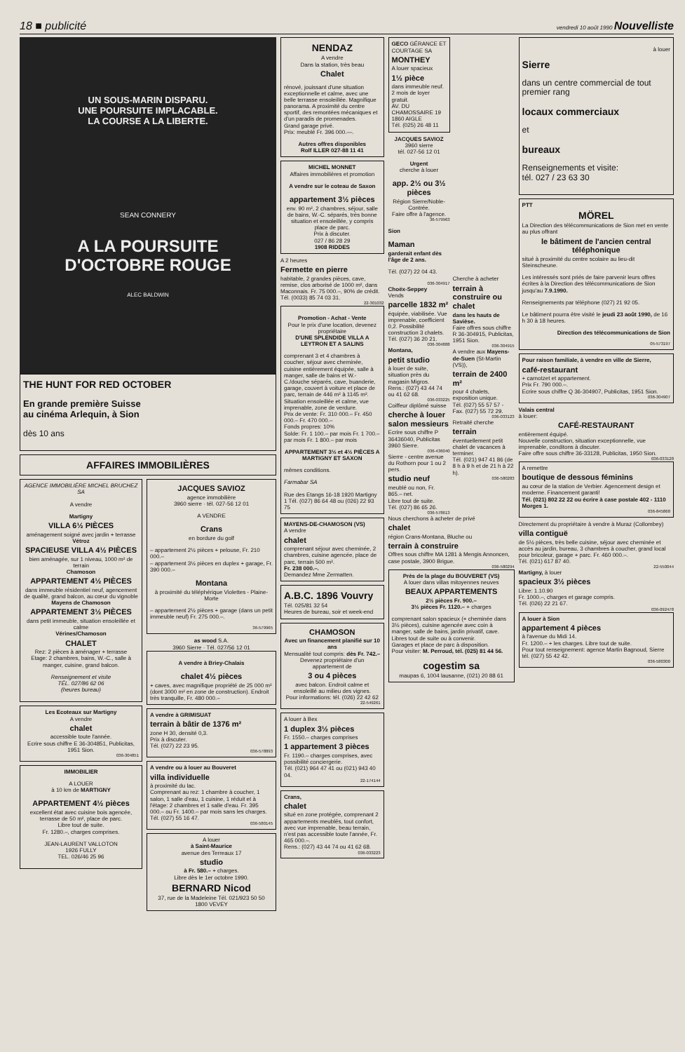18 ■ publicité vendredi 10 août 1990 Nouvelliste
UN SOUS-MARIN DISPARU.
UNE POURSUITE IMPLACABLE.
LA COURSE A LA LIBERTE.
SEAN CONNERY
A LA POURSUITE D'OCTOBRE ROUGE
ALEC BALDWIN
THE HUNT FOR RED OCTOBER
En grande première Suisse
au cinéma Arlequin, à Sion
dès 10 ans
AFFAIRES IMMOBILIÈRES
AGENCE IMMOBILIÈRE MICHEL BRUCHEZ SA
A vendre
Martigny
VILLA 6½ PIÈCES
aménagement soigné avec jardin + terrasse
Vétroz
SPACIEUSE VILLA 4½ PIÈCES
bien aménagée, sur 1 niveau, 1000 m² de terrain
Chamoson
APPARTEMENT 4½ PIÈCES
dans immeuble résidentiel neuf, agencement de qualité, grand balcon, au cœur du vignoble
Mayens de Chamoson
APPARTEMENT 3½ PIÈCES
dans petit immeuble, situation ensoleillée et calme
Vérines/Chamoson
CHALET
Rez: 2 pièces à aménager + terrasse
Etage: 2 chambres, bains, W.-C., salle à manger, cuisine, grand balcon.
Renseignement et visite
TÉL. 027/86 62 06
(heures bureau)
Les Ecoteaux sur Martigny
A vendre
chalet
accessible toute l'année.
Ecrire sous chiffre E 36-304851, Publicitas, 1951 Sion.
036-304851
IMMOBILIER
A LOUER
à 10 km de MARTIGNY
APPARTEMENT 4½ pièces
excellent état avec cuisine bois agencée, terrasse de 50 m², place de parc.
Libre tout de suite.
Fr. 1280.–, charges comprises.
JEAN-LAURENT VALLOTON
1926 FULLY
TEL. 026/46 25 96
JACQUES SAVIOZ
agence immobilière
3960 sierre · tél. 027-56 12 01
A VENDRE
Crans
en bordure du golf
– appartement 2½ pièces + pelouse, Fr. 210 000.–
– appartement 3½ pièces en duplex + garage, Fr. 390 000.–
Montana
à proximité du téléphérique Violettes - Plaine-Morte
– appartement 2½ pièces + garage (dans un petit immeuble neuf) Fr. 275 000.–.
36-579965
as wood S.A.
3960 Sierre · Tél. 027/56 12 01
A vendre à Briey-Chalais
chalet 4½ pièces
+ caves, avec magnifique propriété de 25 000 m² (dont 3000 m² en zone de construction). Endroit très tranquille, Fr. 480 000.–
A vendre à GRIMISUAT
terrain à bâtir de 1376 m²
zone H 30, densité 0,3.
Prix à discuter.
Tél. (027) 22 23 95.
036-578893
A vendre ou à louer au Bouveret
villa individuelle
à proximité du lac.
Comprenant au rez: 1 chambre à coucher, 1 salon, 1 salle d'eau, 1 cuisine, 1 réduit et à l'étage: 2 chambres et 1 salle d'eau. Fr. 395 000.– ou Fr. 1400.– par mois sans les charges.
Tél. (027) 55 16 47.
036-580145
A louer
à Saint-Maurice
avenue des Terreaux 17
studio
à Fr. 580.– + charges.
Libre dès le 1er octobre 1990.
BERNARD Nicod
37, rue de la Madeleine Tél. 021/923 50 50
1800 VEVEY
NENDAZ
A vendre
Dans la station, très beau
Chalet
rénové, jouissant d'une situation exceptionnelle et calme, avec une belle terrasse ensoleillée. Magnifique panorama. A proximité du centre sportif, des remontées mécaniques et d'un paradis de promenades.
Grand garage privé.
Prix: meublé Fr. 396 000.—.
Autres offres disponibles
Rolf ILLER 027-88 11 41
MICHEL MONNET
Affaires immobilières et promotion
A vendre sur le coteau de Saxon
appartement 3½ pièces
env. 90 m², 2 chambres, séjour, salle de bains, W.-C. séparés, très bonne situation et ensoleillée, y compris place de parc.
Prix à discuter.
027 / 86 28 29
1908 RIDDES
A 2 heures
Fermette en pierre
habitable, 2 grandes pièces, cave, remise, clos arborisé de 1000 m², dans Maconnais. Fr. 75 000.–, 90% de crédit.
Tél. (0033) 85 74 03 31.
22-301032
Promotion - Achat - Vente
Pour le prix d'une location, devenez propriétaire
D'UNE SPLENDIDE VILLA A LEYTRON ET A SALINS
comprenant 3 et 4 chambres à coucher, séjour avec cheminée, cuisine entièrement équipée, salle à manger, salle de bains et W.-C./douche séparés, cave, buanderie, garage, couvert à voiture et place de parc, terrain de 446 m² à 1145 m².
Situation ensoleillée et calme, vue imprenable, zone de verdure.
Prix de vente: Fr. 310 000.– Fr. 450 000.– Fr. 470 000.–
Fonds propres: 10%
Solde: Fr. 1 100.– par mois Fr. 1 700.– par mois Fr. 1 800.– par mois
APPARTEMENT 3½ et 4½ PIÈCES A MARTIGNY ET SAXON
mêmes conditions.
Farmabar SA
Rue des Etangs 16-18 1920 Martigny 1 Tél. (027) 86 64 48 ou (026) 22 93 75
MAYENS-DE-CHAMOSON (VS)
A vendre
chalet
comprenant séjour avec cheminée, 2 chambres, cuisine agencée, place de parc, terrain 500 m².
Fr. 238 000.–.
Demandez Mme Zermatten.
A.B.C. 1896 Vouvry
Tél. 025/81 32 54
Heures de bureau, soir et week-end
CHAMOSON
Avec un financement planifié sur 10 ans
Mensualité tout compris: dès Fr. 742.–
Devenez propriétaire d'un appartement de
3 ou 4 pièces
avec balcon. Endroit calme et ensoleillé au milieu des vignes.
Pour informations: tél. (026) 22 42 62
22-549261
A louer à Bex
1 duplex 3½ pièces
Fr. 1550.– charges comprises
1 appartement 3 pièces
Fr. 1190.– charges comprises, avec possibilité conciergerie.
Tél. (021) 964 47 41 ou (021) 943 40 04.
22-174144
Crans,
chalet
situé en zone protégée, comprenant 2 appartements meublés, tout confort, avec vue imprenable, beau terrain, n'est pas accessible toute l'année, Fr. 465 000.–.
Rens.: (027) 43 44 74 ou 41 62 68.
036-033223
GECO GÉRANCE ET COURTAGE SA
MONTHEY
A louer spacieux
1½ pièce
dans immeuble neuf.
2 mois de loyer gratuit.
AV. DU CHAMOSSAIRE 19 1860 AIGLE
Tél. (025) 26 48 11
JACQUES SAVIOZ
3960 sierre
tél. 027-56 12 01
Urgent
cherche à louer
app. 2½ ou 3½ pièces
Région Sierre/Noble-Contrée.
Faire offre à l'agence.
36-579963
Sion
Maman
garderait enfant dès l'âge de 2 ans.
Tél. (027) 22 04 43.
036-304917
Choëx-Seppey
Vends
parcelle 1832 m²
équipée, viabilisée. Vue imprenable, coefficient 0,2. Possibilité construction 3 chalets.
Tél. (027) 36 20 21.
036-304888
Montana,
petit studio
à louer de suite, situation près du magasin Migros.
Rens.: (027) 43 44 74 ou 41 62 68.
036-033225
Coiffeur diplômé suisse
cherche à louer salon messieurs
Ecrire sous chiffre P 36436040, Publicitas 3960 Sierre.
036-436040
Sierre - centre avenue du Rothorn pour 1 ou 2 pers.
studio neuf
meublé ou non, Fr. 865.– net.
Libre tout de suite.
Tél. (027) 86 65 26.
036-578613
Cherche à acheter
terrain à construire ou chalet
dans les hauts de Savièse.
Faire offres sous chiffre R 36-304915, Publicitas, 1951 Sion.
036-304915
A vendre aux Mayens-de-Suen (St-Martin (VS)),
terrain de 2400 m²
pour 4 chalets, exposition unique.
Tél. (027) 55 57 57 - Fax. (027) 55 72 29.
036-033123
Retraité cherche
terrain
éventuellement petit chalet de vacances à terminer.
Tél. (021) 947 41 86 (de 8 h à 9 h et de 21 h à 22 h).
036-580283
Nous cherchons à acheter de privé
chalet
région Crans-Montana, Bluche ou
terrain à construire
Offres sous chiffre MA 1281 à Mengis Annoncen, case postale, 3900 Brigue.
036-580294
Près de la plage du BOUVERET (VS)
A louer dans villas mitoyennes neuves
BEAUX APPARTEMENTS
2½ pièces Fr. 900.–
3½ pièces Fr. 1120.– + charges
comprenant salon spacieux (+ cheminée dans 3½ pièces), cuisine agencée avec coin à manger, salle de bains, jardin privatif, cave.
Libres tout de suite ou à convenir.
Garages et place de parc à disposition.
Pour visiter: M. Perroud, tél. (025) 81 44 56.
cogestim sa
maupas 6, 1004 lausanne, (021) 20 88 61
à louer
Sierre
dans un centre commercial de tout premier rang
locaux commerciaux
et
bureaux
Renseignements et visite:
tél. 027 / 23 63 30
PTT
MÖREL
La Direction des télécommunications de Sion met en vente au plus offrant
le bâtiment de l'ancien central téléphonique
situé à proximité du centre scolaire au lieu-dit Steinscheune.
Les intéressés sont priés de faire parvenir leurs offres écrites à la Direction des télécommunications de Sion jusqu'au 7.9.1990.
Renseignements par téléphone (027) 21 92 05.
Le bâtiment pourra être visité le jeudi 23 août 1990, de 16 h 30 à 18 heures.
Direction des télécommunications de Sion
05-573197
Pour raison familiale, à vendre en ville de Sierre,
café-restaurant
+ carnotzet et appartement.
Prix Fr. 790 000.–.
Ecrire sous chiffre Q 36-304907, Publicitas, 1951 Sion.
036-304907
Valais central
à louer:
CAFÉ-RESTAURANT
entièrement équipé.
Nouvelle construction, situation exceptionnelle, vue imprenable, conditons à discuter.
Faire offre sous chiffre 36-33128, Publicitas, 1950 Sion.
036-033128
A remettre
boutique de dessous féminins
au cœur de la station de Verbier. Agencement design et moderne. Financement garanti!
Tél. (021) 802 22 22 ou écrire à case postale 402 - 1110 Morges 1.
036-845868
Directement du propriétaire à vendre à Muraz (Collombey)
villa contiguë
de 5½ pièces, très belle cuisine, séjour avec cheminée et accès au jardin, bureau, 3 chambres à coucher, grand local pour bricoleur, garage + parc. Fr. 460 000.–.
Tél. (021) 617 87 40.
22-550044
Martigny, à louer
spacieux 3½ pièces
Libre: 1.10.90
Fr. 1000.–, charges et garage compris.
Tél. (026) 22 21 67.
036-092478
A louer à Sion
appartement 4 pièces
à l'avenue du Midi 14.
Fr. 1200.– + les charges. Libre tout de suite.
Pour tout renseignement: agence Martin Bagnoud, Sierre tél. (027) 55 42 42.
036-580300